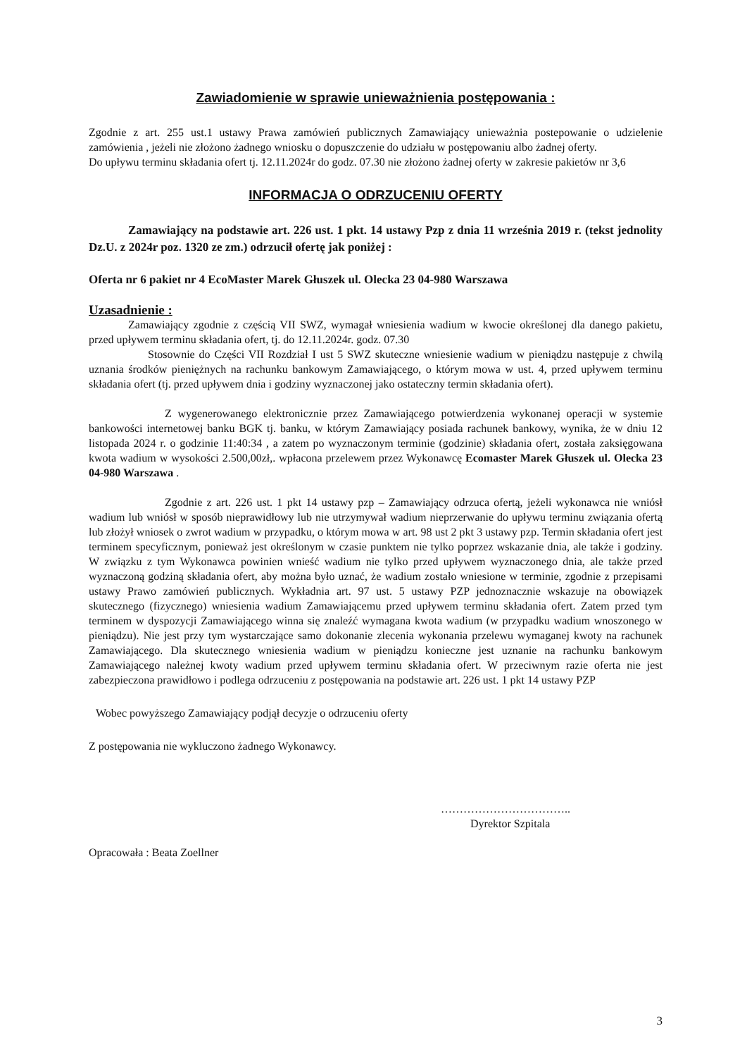Zawiadomienie w sprawie unieważnienia postępowania :
Zgodnie z art. 255 ust.1 ustawy Prawa zamówień publicznych Zamawiający unieważnia postepowanie o udzielenie zamówienia , jeżeli nie złożono żadnego wniosku o dopuszczenie do udziału w postępowaniu albo żadnej oferty.
Do upływu terminu składania ofert tj. 12.11.2024r do godz. 07.30 nie złożono żadnej oferty w zakresie pakietów nr 3,6
INFORMACJA O ODRZUCENIU OFERTY
Zamawiający na podstawie art. 226 ust. 1 pkt. 14 ustawy Pzp z dnia 11 września 2019 r. (tekst jednolity Dz.U. z 2024r poz. 1320 ze zm.) odrzucił ofertę jak poniżej :
Oferta nr 6 pakiet nr 4 EcoMaster Marek Głuszek ul. Olecka 23 04-980 Warszawa
Uzasadnienie :
Zamawiający zgodnie z częścią VII SWZ, wymagał wniesienia wadium w kwocie określonej dla danego pakietu, przed upływem terminu składania ofert, tj. do 12.11.2024r. godz. 07.30
Stosownie do Części VII Rozdział I ust 5 SWZ skuteczne wniesienie wadium w pieniądzu następuje z chwilą uznania środków pieniężnych na rachunku bankowym Zamawiającego, o którym mowa w ust. 4, przed upływem terminu składania ofert (tj. przed upływem dnia i godziny wyznaczonej jako ostateczny termin składania ofert).
Z wygenerowanego elektronicznie przez Zamawiającego potwierdzenia wykonanej operacji w systemie bankowości internetowej banku BGK tj. banku, w którym Zamawiający posiada rachunek bankowy, wynika, że w dniu 12 listopada 2024 r. o godzinie 11:40:34 , a zatem po wyznaczonym terminie (godzinie) składania ofert, została zaksięgowana kwota wadium w wysokości 2.500,00zł,. wpłacona przelewem przez Wykonawcę Ecomaster Marek Głuszek ul. Olecka 23 04-980 Warszawa .
Zgodnie z art. 226 ust. 1 pkt 14 ustawy pzp – Zamawiający odrzuca ofertą, jeżeli wykonawca nie wniósł wadium lub wniósł w sposób nieprawidłowy lub nie utrzymywał wadium nieprzerwanie do upływu terminu związania ofertą lub złożył wniosek o zwrot wadium w przypadku, o którym mowa w art. 98 ust 2 pkt 3 ustawy pzp. Termin składania ofert jest terminem specyficznym, ponieważ jest określonym w czasie punktem nie tylko poprzez wskazanie dnia, ale także i godziny. W związku z tym Wykonawca powinien wnieść wadium nie tylko przed upływem wyznaczonego dnia, ale także przed wyznaczoną godziną składania ofert, aby można było uznać, że wadium zostało wniesione w terminie, zgodnie z przepisami ustawy Prawo zamówień publicznych. Wykładnia art. 97 ust. 5 ustawy PZP jednoznacznie wskazuje na obowiązek skutecznego (fizycznego) wniesienia wadium Zamawiającemu przed upływem terminu składania ofert. Zatem przed tym terminem w dyspozycji Zamawiającego winna się znaleźć wymagana kwota wadium (w przypadku wadium wnoszonego w pieniądzu). Nie jest przy tym wystarczające samo dokonanie zlecenia wykonania przelewu wymaganej kwoty na rachunek Zamawiającego. Dla skutecznego wniesienia wadium w pieniądzu konieczne jest uznanie na rachunku bankowym Zamawiającego należnej kwoty wadium przed upływem terminu składania ofert. W przeciwnym razie oferta nie jest zabezpieczona prawidłowo i podlega odrzuceniu z postępowania na podstawie art. 226 ust. 1 pkt 14 ustawy PZP
Wobec powyższego Zamawiający podjął decyzje o odrzuceniu oferty
Z postępowania nie wykluczono żadnego Wykonawcy.
……………………………..
Dyrektor Szpitala
Opracowała : Beata Zoellner
3